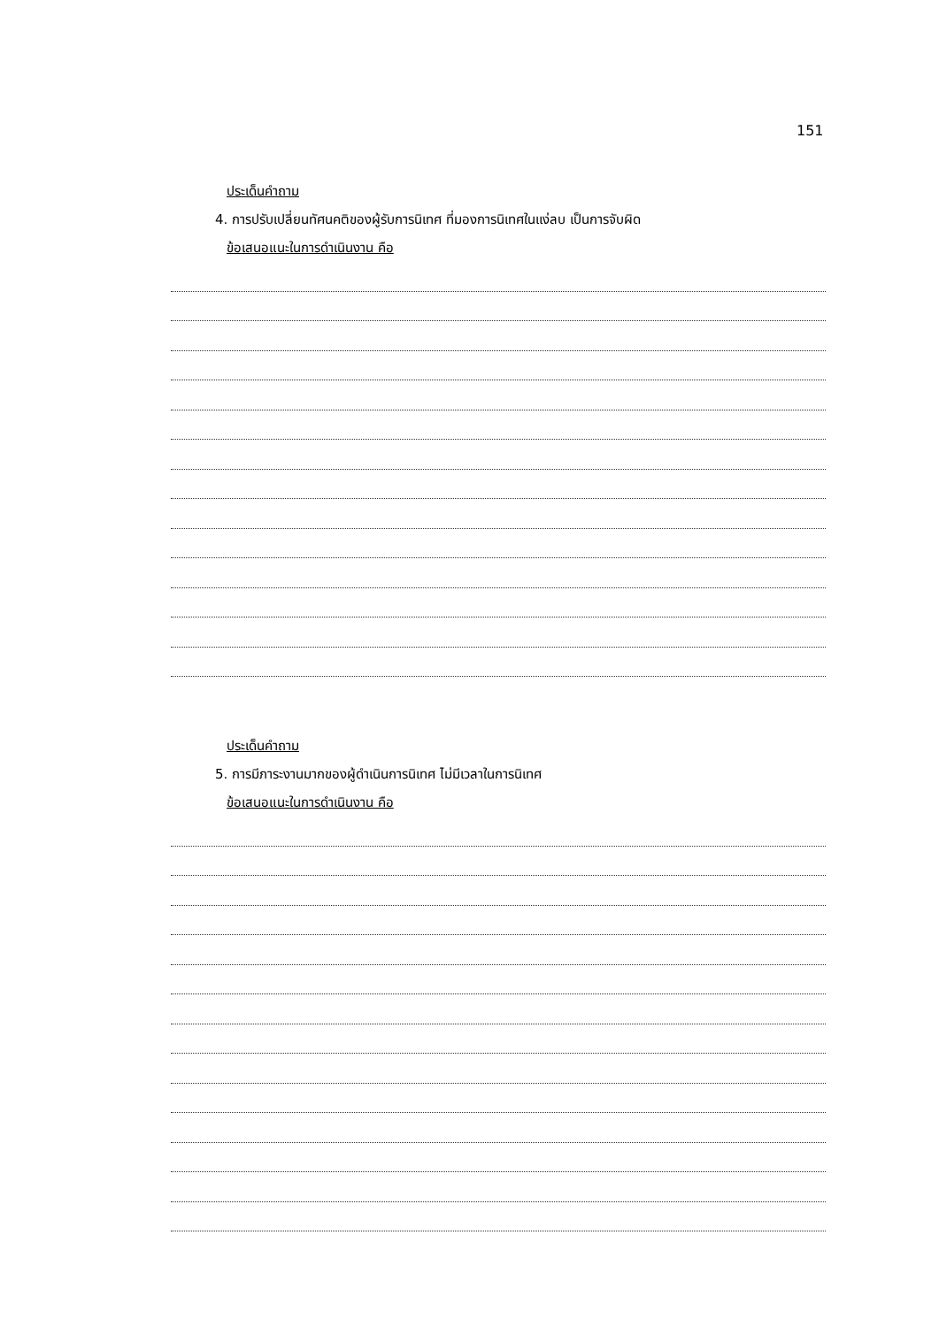151
ประเด็นคำถาม
4. การปรับเปลี่ยนทัศนคติของผู้รับการนิเทศ ที่มองการนิเทศในแง่ลบ เป็นการจับผิด
ข้อเสนอแนะในการดำเนินงาน คือ
ประเด็นคำถาม
5. การมีภาระงานมากของผู้ดำเนินการนิเทศ ไม่มีเวลาในการนิเทศ
ข้อเสนอแนะในการดำเนินงาน คือ